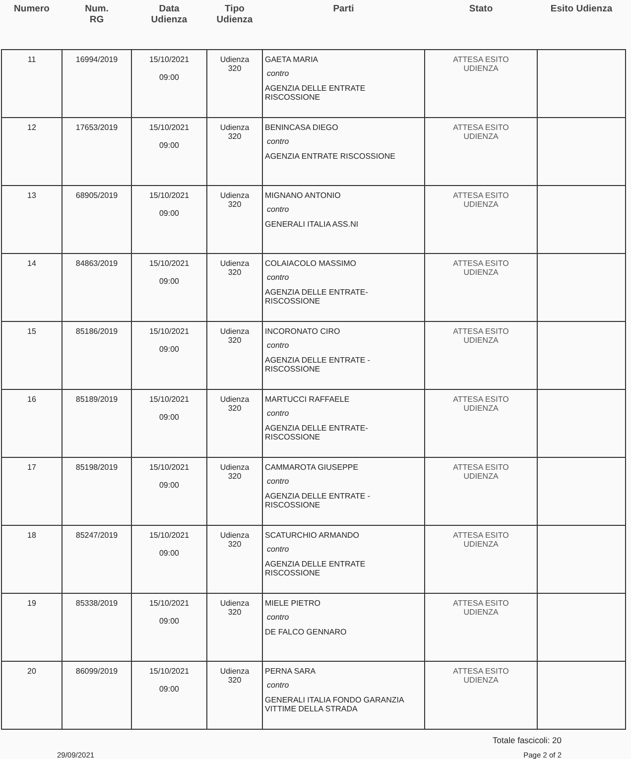| Numero | Num. RG | Data Udienza | Tipo Udienza | Parti | Stato | Esito Udienza |
| --- | --- | --- | --- | --- | --- | --- |
| 11 | 16994/2019 | 15/10/2021 09:00 | Udienza 320 | GAETA MARIA contro AGENZIA DELLE ENTRATE RISCOSSIONE | ATTESA ESITO UDIENZA | |
| 12 | 17653/2019 | 15/10/2021 09:00 | Udienza 320 | BENINCASA DIEGO contro AGENZIA ENTRATE RISCOSSIONE | ATTESA ESITO UDIENZA | |
| 13 | 68905/2019 | 15/10/2021 09:00 | Udienza 320 | MIGNANO ANTONIO contro GENERALI ITALIA ASS.NI | ATTESA ESITO UDIENZA | |
| 14 | 84863/2019 | 15/10/2021 09:00 | Udienza 320 | COLAIACOLO MASSIMO contro AGENZIA DELLE ENTRATE-RISCOSSIONE | ATTESA ESITO UDIENZA | |
| 15 | 85186/2019 | 15/10/2021 09:00 | Udienza 320 | INCORONATO CIRO contro AGENZIA DELLE ENTRATE -RISCOSSIONE | ATTESA ESITO UDIENZA | |
| 16 | 85189/2019 | 15/10/2021 09:00 | Udienza 320 | MARTUCCI RAFFAELE contro AGENZIA DELLE ENTRATE-RISCOSSIONE | ATTESA ESITO UDIENZA | |
| 17 | 85198/2019 | 15/10/2021 09:00 | Udienza 320 | CAMMAROTA GIUSEPPE contro AGENZIA DELLE ENTRATE - RISCOSSIONE | ATTESA ESITO UDIENZA | |
| 18 | 85247/2019 | 15/10/2021 09:00 | Udienza 320 | SCATURCHIO ARMANDO contro AGENZIA DELLE ENTRATE RISCOSSIONE | ATTESA ESITO UDIENZA | |
| 19 | 85338/2019 | 15/10/2021 09:00 | Udienza 320 | MIELE PIETRO contro DE FALCO GENNARO | ATTESA ESITO UDIENZA | |
| 20 | 86099/2019 | 15/10/2021 09:00 | Udienza 320 | PERNA SARA contro GENERALI ITALIA FONDO GARANZIA VITTIME DELLA STRADA | ATTESA ESITO UDIENZA | |
Totale fascicoli: 20
29/09/2021 Page 2 of 2